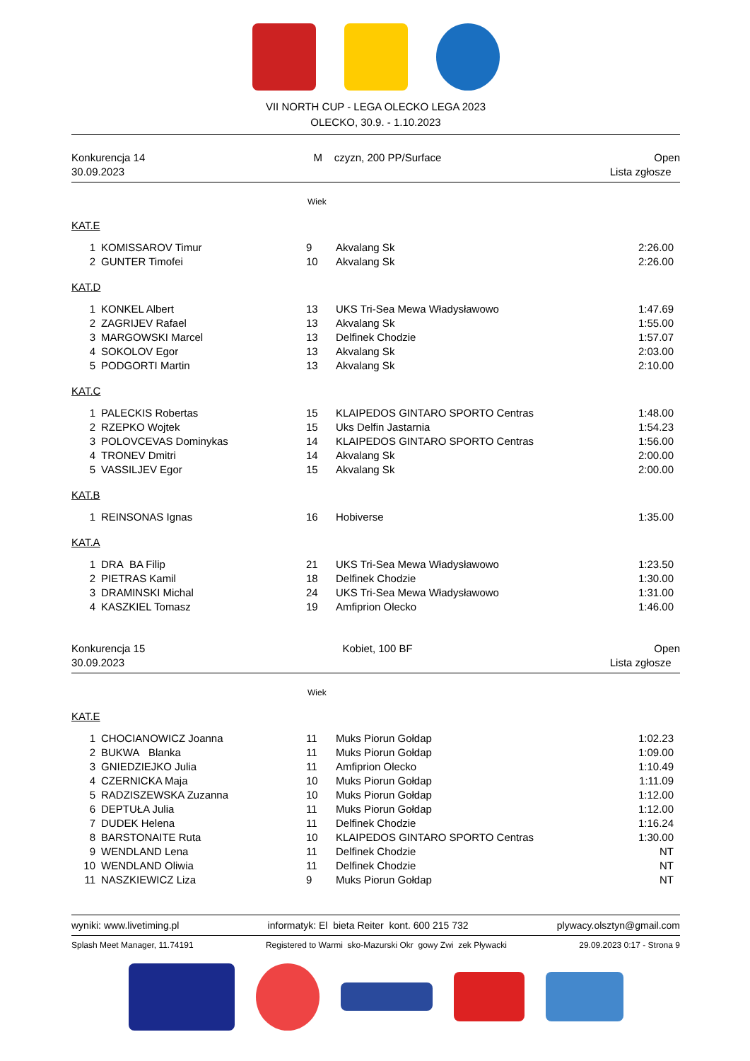VII NORTH CUP - LEGA OLECKO LEGA 2023
OLECKO, 30.9. - 1.10.2023
Konkurencja 14
30.09.2023
M czyzn, 200 PP/Surface Open
Lista zgłosze
Wiek
KAT.E
| 1 | KOMISSAROV Timur | 9 | Akvalang Sk | 2:26.00 |
| 2 | GUNTER Timofei | 10 | Akvalang Sk | 2:26.00 |
KAT.D
| 1 | KONKEL Albert | 13 | UKS Tri-Sea Mewa Władysławowo | 1:47.69 |
| 2 | ZAGRIJEV Rafael | 13 | Akvalang Sk | 1:55.00 |
| 3 | MARGOWSKI Marcel | 13 | Delfinek Chodzie | 1:57.07 |
| 4 | SOKOLOV Egor | 13 | Akvalang Sk | 2:03.00 |
| 5 | PODGORTI Martin | 13 | Akvalang Sk | 2:10.00 |
KAT.C
| 1 | PALECKIS Robertas | 15 | KLAIPEDOS GINTARO SPORTO Centras | 1:48.00 |
| 2 | RZEPKO Wojtek | 15 | Uks Delfin Jastarnia | 1:54.23 |
| 3 | POLOVCEVAS Dominykas | 14 | KLAIPEDOS GINTARO SPORTO Centras | 1:56.00 |
| 4 | TRONEV Dmitri | 14 | Akvalang Sk | 2:00.00 |
| 5 | VASSILJEV Egor | 15 | Akvalang Sk | 2:00.00 |
KAT.B
| 1 | REINSONAS Ignas | 16 | Hobiverse | 1:35.00 |
KAT.A
| 1 | DRA BA Filip | 21 | UKS Tri-Sea Mewa Władysławowo | 1:23.50 |
| 2 | PIETRAS Kamil | 18 | Delfinek Chodzie | 1:30.00 |
| 3 | DRAMINSKI Michal | 24 | UKS Tri-Sea Mewa Władysławowo | 1:31.00 |
| 4 | KASZKIEL Tomasz | 19 | Amfiprion Olecko | 1:46.00 |
Konkurencja 15
30.09.2023
Kobiet, 100 BF Open
Lista zgłosze
Wiek
KAT.E
| 1 | CHOCIANOWICZ Joanna | 11 | Muks Piorun Gołdap | 1:02.23 |
| 2 | BUKWA Blanka | 11 | Muks Piorun Gołdap | 1:09.00 |
| 3 | GNIEDZIEJKO Julia | 11 | Amfiprion Olecko | 1:10.49 |
| 4 | CZERNICKA Maja | 10 | Muks Piorun Gołdap | 1:11.09 |
| 5 | RADZISZEWSKA Zuzanna | 10 | Muks Piorun Gołdap | 1:12.00 |
| 6 | DEPTUŁA Julia | 11 | Muks Piorun Gołdap | 1:12.00 |
| 7 | DUDEK Helena | 11 | Delfinek Chodzie | 1:16.24 |
| 8 | BARSTONAITE Ruta | 10 | KLAIPEDOS GINTARO SPORTO Centras | 1:30.00 |
| 9 | WENDLAND Lena | 11 | Delfinek Chodzie | NT |
| 10 | WENDLAND Oliwia | 11 | Delfinek Chodzie | NT |
| 11 | NASZKIEWICZ Liza | 9 | Muks Piorun Gołdap | NT |
wyniki: www.livetiming.pl informatyk: El bieta Reiter kont. 600 215 732 plywacy.olsztyn@gmail.com
Splash Meet Manager, 11.74191 Registered to Warmi sko-Mazurski Okr gowy Zwi zek Pływacki 29.09.2023 0:17 - Strona 9